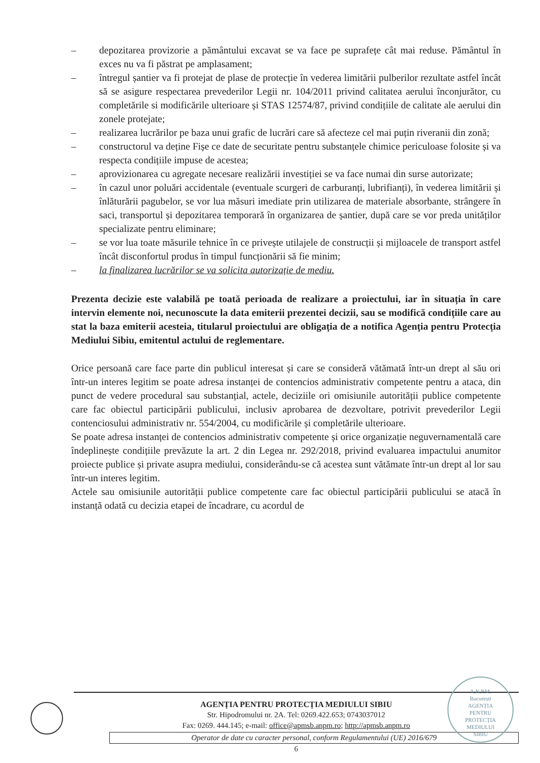– depozitarea provizorie a pământului excavat se va face pe suprafețe cât mai reduse. Pământul în exces nu va fi păstrat pe amplasament;
– întregul șantier va fi protejat de plase de protecție în vederea limitării pulberilor rezultate astfel încât să se asigure respectarea prevederilor Legii nr. 104/2011 privind calitatea aerului înconjurător, cu completările si modificările ulterioare și STAS 12574/87, privind condițiile de calitate ale aerului din zonele protejate;
– realizarea lucrărilor pe baza unui grafic de lucrări care să afecteze cel mai puțin riveranii din zonă;
– constructorul va deține Fișe ce date de securitate pentru substanțele chimice periculoase folosite și va respecta condițiile impuse de acestea;
– aprovizionarea cu agregate necesare realizării investiției se va face numai din surse autorizate;
– în cazul unor poluări accidentale (eventuale scurgeri de carburanți, lubrifianți), în vederea limitării și înlăturării pagubelor, se vor lua măsuri imediate prin utilizarea de materiale absorbante, strângere în saci, transportul și depozitarea temporară în organizarea de șantier, după care se vor preda unităților specializate pentru eliminare;
– se vor lua toate măsurile tehnice în ce privește utilajele de construcții și mijloacele de transport astfel încât disconfortul produs în timpul funcționării să fie minim;
– la finalizarea lucrărilor se va solicita autorizație de mediu.
Prezenta decizie este valabilă pe toată perioada de realizare a proiectului, iar în situația în care intervin elemente noi, necunoscute la data emiterii prezentei decizii, sau se modifică condițiile care au stat la baza emiterii acesteia, titularul proiectului are obligația de a notifica Agenția pentru Protecția Mediului Sibiu, emitentul actului de reglementare.
Orice persoană care face parte din publicul interesat și care se consideră vătămată într-un drept al său ori într-un interes legitim se poate adresa instanței de contencios administrativ competente pentru a ataca, din punct de vedere procedural sau substanțial, actele, deciziile ori omisiunile autorității publice competente care fac obiectul participării publicului, inclusiv aprobarea de dezvoltare, potrivit prevederilor Legii contenciosului administrativ nr. 554/2004, cu modificările și completările ulterioare.
Se poate adresa instanței de contencios administrativ competente și orice organizație neguvernamentală care îndeplinește condițiile prevăzute la art. 2 din Legea nr. 292/2018, privind evaluarea impactului anumitor proiecte publice și private asupra mediului, considerându-se că acestea sunt vătămate într-un drept al lor sau într-un interes legitim.
Actele sau omisiunile autorității publice competente care fac obiectul participării publicului se atacă în instanță odată cu decizia etapei de încadrare, cu acordul de
AGENȚIA PENTRU PROTECȚIA MEDIULUI SIBIU
Str. Hipodromului nr. 2A. Tel: 0269.422.653; 0743037012
Fax: 0269. 444.145; e-mail: office@apmsb.anpm.ro; http://apmsb.anpm.ro
Operator de date cu caracter personal, conform Regulamentului (UE) 2016/679
6
A.N.P.M.
București
AGENȚIA
PENTRU
PROTECȚIA
MEDIULUI
SIBIU